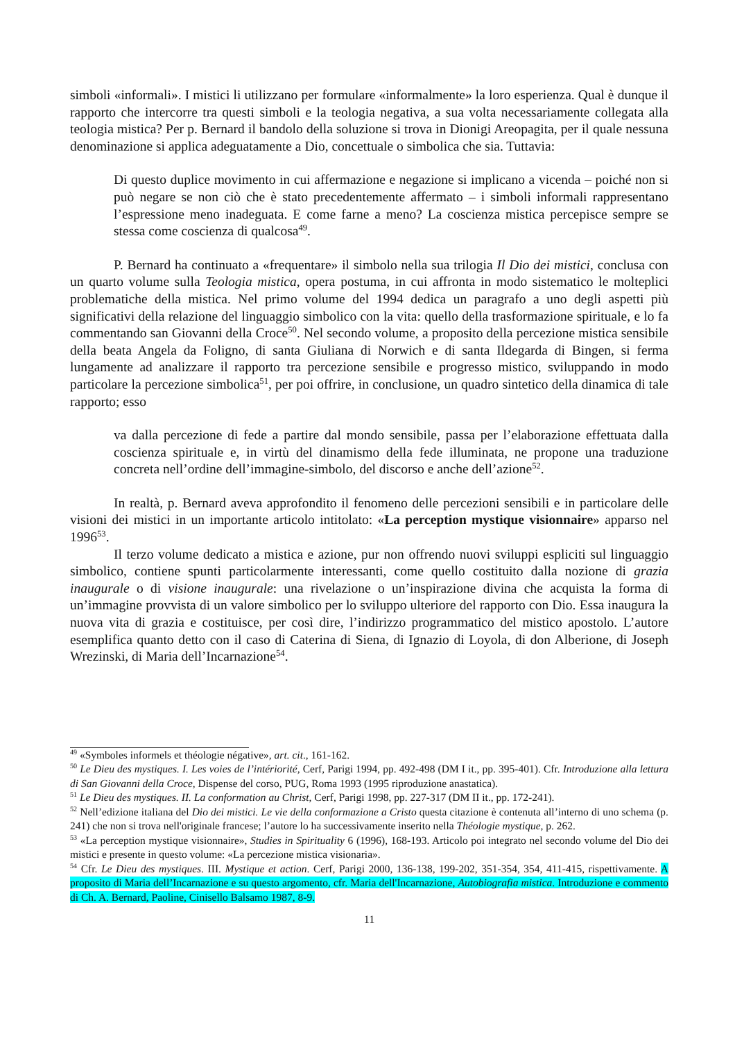simboli «informali». I mistici li utilizzano per formulare «informalmente» la loro esperienza. Qual è dunque il rapporto che intercorre tra questi simboli e la teologia negativa, a sua volta necessariamente collegata alla teologia mistica? Per p. Bernard il bandolo della soluzione si trova in Dionigi Areopagita, per il quale nessuna denominazione si applica adeguatamente a Dio, concettuale o simbolica che sia. Tuttavia:
Di questo duplice movimento in cui affermazione e negazione si implicano a vicenda – poiché non si può negare se non ciò che è stato precedentemente affermato – i simboli informali rappresentano l’espressione meno inadeguata. E come farne a meno? La coscienza mistica percepisce sempre se stessa come coscienza di qualcosa<sup>49</sup>.
P. Bernard ha continuato a «frequentare» il simbolo nella sua trilogia Il Dio dei mistici, conclusa con un quarto volume sulla Teologia mistica, opera postuma, in cui affronta in modo sistematico le molteplici problematiche della mistica. Nel primo volume del 1994 dedica un paragrafo a uno degli aspetti più significativi della relazione del linguaggio simbolico con la vita: quello della trasformazione spirituale, e lo fa commentando san Giovanni della Croce<sup>50</sup>. Nel secondo volume, a proposito della percezione mistica sensibile della beata Angela da Foligno, di santa Giuliana di Norwich e di santa Ildegarda di Bingen, si ferma lungamente ad analizzare il rapporto tra percezione sensibile e progresso mistico, sviluppando in modo particolare la percezione simbolica<sup>51</sup>, per poi offrire, in conclusione, un quadro sintetico della dinamica di tale rapporto; esso
va dalla percezione di fede a partire dal mondo sensibile, passa per l’elaborazione effettuata dalla coscienza spirituale e, in virtù del dinamismo della fede illuminata, ne propone una traduzione concreta nell’ordine dell’immagine-simbolo, del discorso e anche dell’azione<sup>52</sup>.
In realtà, p. Bernard aveva approfondito il fenomeno delle percezioni sensibili e in particolare delle visioni dei mistici in un importante articolo intitolato: «La perception mystique visionnaire» apparso nel 1996<sup>53</sup>.
Il terzo volume dedicato a mistica e azione, pur non offrendo nuovi sviluppi espliciti sul linguaggio simbolico, contiene spunti particolarmente interessanti, come quello costituito dalla nozione di grazia inaugurale o di visione inaugurale: una rivelazione o un’inspirazione divina che acquista la forma di un’immagine provvista di un valore simbolico per lo sviluppo ulteriore del rapporto con Dio. Essa inaugura la nuova vita di grazia e costituisce, per così dire, l’indirizzo programmatico del mistico apostolo. L’autore esemplifica quanto detto con il caso di Caterina di Siena, di Ignazio di Loyola, di don Alberione, di Joseph Wrezinski, di Maria dell’Incarnazione<sup>54</sup>.
<sup>49</sup> «Symboles informels et théologie négative», art. cit., 161-162.
<sup>50</sup> Le Dieu des mystiques. I. Les voies de l’intériorité, Cerf, Parigi 1994, pp. 492-498 (DM I it., pp. 395-401). Cfr. Introduzione alla lettura di San Giovanni della Croce, Dispense del corso, PUG, Roma 1993 (1995 riproduzione anastatica).
<sup>51</sup> Le Dieu des mystiques. II. La conformation au Christ, Cerf, Parigi 1998, pp. 227-317 (DM II it., pp. 172-241).
<sup>52</sup> Nell’edizione italiana del Dio dei mistici. Le vie della conformazione a Cristo questa citazione è contenuta all’interno di uno schema (p. 241) che non si trova nell'originale francese; l’autore lo ha successivamente inserito nella Théologie mystique, p. 262.
<sup>53</sup> «La perception mystique visionnaire», Studies in Spirituality 6 (1996), 168-193. Articolo poi integrato nel secondo volume del Dio dei mistici e presente in questo volume: «La percezione mistica visionaria».
<sup>54</sup> Cfr. Le Dieu des mystiques. III. Mystique et action. Cerf, Parigi 2000, 136-138, 199-202, 351-354, 354, 411-415, rispettivamente. A proposito di Maria dell’Incarnazione e su questo argomento, cfr. Maria dell'Incarnazione, Autobiografia mistica. Introduzione e commento di Ch. A. Bernard, Paoline, Cinisello Balsamo 1987, 8-9.
11